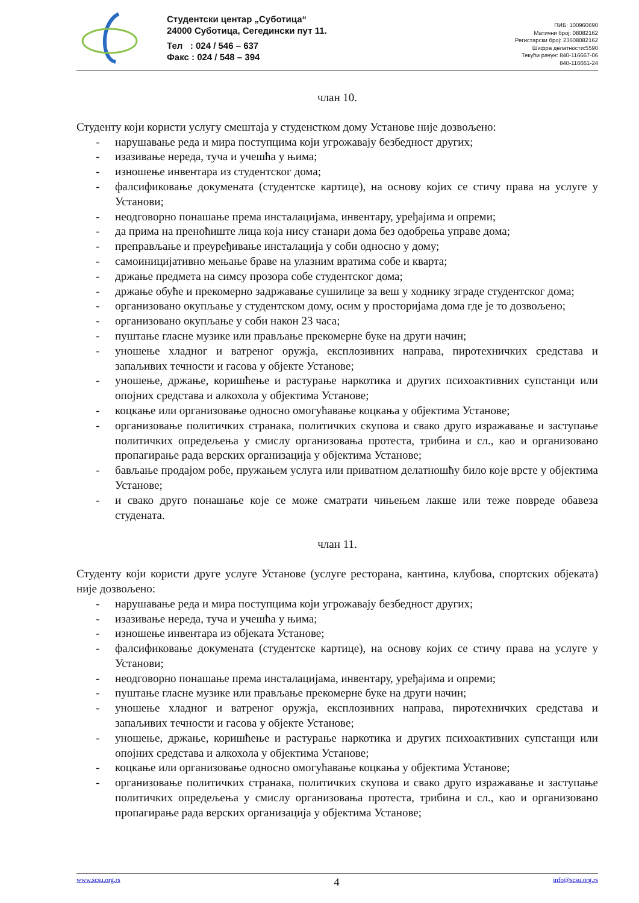Студентски центар „Суботица“
24000 Суботица, Сегедински пут 11.
Тел : 024 / 546 – 637
Факс : 024 / 548 – 394
ПИБ: 100960690
Матични број: 08082162
Регистарски број: 23608082162
Шифра делатности:5590
Текући рачун: 840-116667-06
840-116661-24
члан 10.
Студенту који користи услугу смештаја у студенстком дому Установе није дозвољено:
- нарушавање реда и мира поступцима који угрожавају безбедност других;
- изазивање нереда, туча и учешћа у њима;
- изношење инвентара из студентског дома;
- фалсификовање докумената (студентске картице), на основу којих се стичу права на услуге у Установи;
- неодговорно понашање према инсталацијама, инвентару, уређајима и опреми;
- да прима на преноћиште лица која нису станари дома без одобрења управе дома;
- преправљање и преуређивање инсталација у соби односно у дому;
- самоиницијативно мењање браве на улазним вратима собе и кварта;
- држање предмета на симсу прозора собе студентског дома;
- држање обуће и прекомерно задржавање сушилице за веш у ходнику зграде студентског дома;
- организовано окупљање у студентском дому, осим у просторијама дома где је то дозвољено;
- организовано окупљање у соби након 23 часа;
- пуштање гласне музике или прављање прекомерне буке на други начин;
- уношење хладног и ватреног оружја, експлозивних направа, пиротехничких средстава и запаљивих течности и гасова у објекте Установе;
- уношење, држање, коришћење и растурање наркотика и других психоактивних супстанци или опојних средстава и алкохола у објектима Установе;
- коцкање или организовање односно омогућавање коцкања у објектима Установе;
- организовање политичких странака, политичких скупова и свако друго изражавање и заступање политичких опредељења у смислу организовања протеста, трибина и сл., као и организовано пропагирање рада верских организација у објектима Установе;
- бављање продајом робе, пружањем услуга или приватном делатношћу било које врсте у објектима Установе;
- и свако друго понашање које се може сматрати чињењем лакше или теже повреде обавеза студената.
члан 11.
Студенту који користи друге услуге Установе (услуге ресторана, кантина, клубова, спортских објеката) није дозвољено:
- нарушавање реда и мира поступцима који угрожавају безбедност других;
- изазивање нереда, туча и учешћа у њима;
- изношење инвентара из објеката Установе;
- фалсификовање докумената (студентске картице), на основу којих се стичу права на услуге у Установи;
- неодговорно понашање према инсталацијама, инвентару, уређајима и опреми;
- пуштање гласне музике или прављање прекомерне буке на други начин;
- уношење хладног и ватреног оружја, експлозивних направа, пиротехничких средстава и запаљивих течности и гасова у објекте Установе;
- уношење, држање, коришћење и растурање наркотика и других психоактивних супстанци или опојних средстава и алкохола у објектима Установе;
- коцкање или организовање односно омогућавање коцкања у објектима Установе;
- организовање политичких странака, политичких скупова и свако друго изражавање и заступање политичких опредељења у смислу организовања протеста, трибина и сл., као и организовано пропагирање рада верских организација у објектима Установе;
www.scsu.org.rs 4 info@scsu.org.rs